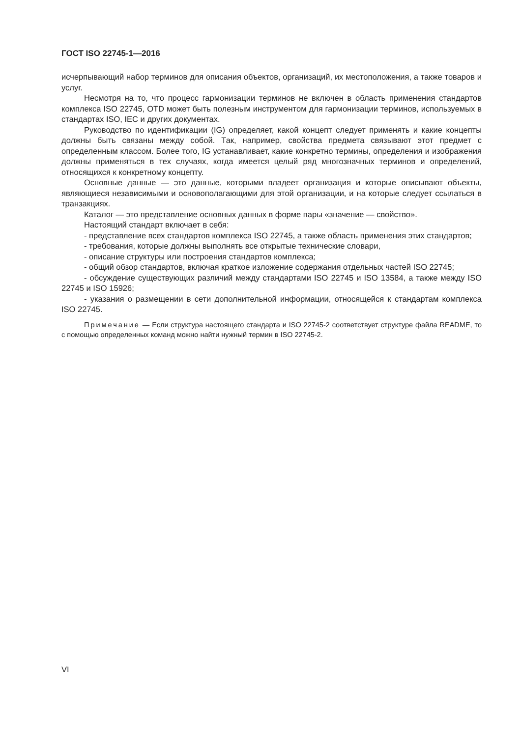ГОСТ ISO 22745-1—2016
исчерпывающий набор терминов для описания объектов, организаций, их местоположения, а также товаров и услуг.
Несмотря на то, что процесс гармонизации терминов не включен в область применения стандартов комплекса ISO 22745, OTD может быть полезным инструментом для гармонизации терминов, используемых в стандартах ISO, IEC и других документах.
Руководство по идентификации (IG) определяет, какой концепт следует применять и какие концепты должны быть связаны между собой. Так, например, свойства предмета связывают этот предмет с определенным классом. Более того, IG устанавливает, какие конкретно термины, определения и изображения должны применяться в тех случаях, когда имеется целый ряд многозначных терминов и определений, относящихся к конкретному концепту.
Основные данные — это данные, которыми владеет организация и которые описывают объекты, являющиеся независимыми и основополагающими для этой организации, и на которые следует ссылаться в транзакциях.
Каталог — это представление основных данных в форме пары «значение — свойство».
Настоящий стандарт включает в себя:
- представление всех стандартов комплекса ISO 22745, а также область применения этих стандартов;
- требования, которые должны выполнять все открытые технические словари,
- описание структуры или построения стандартов комплекса;
- общий обзор стандартов, включая краткое изложение содержания отдельных частей ISO 22745;
- обсуждение существующих различий между стандартами ISO 22745 и ISO 13584, а также между ISO 22745 и ISO 15926;
- указания о размещении в сети дополнительной информации, относящейся к стандартам комплекса ISO 22745.
Примечание — Если структура настоящего стандарта и ISO 22745-2 соответствует структуре файла README, то с помощью определенных команд можно найти нужный термин в ISO 22745-2.
VI